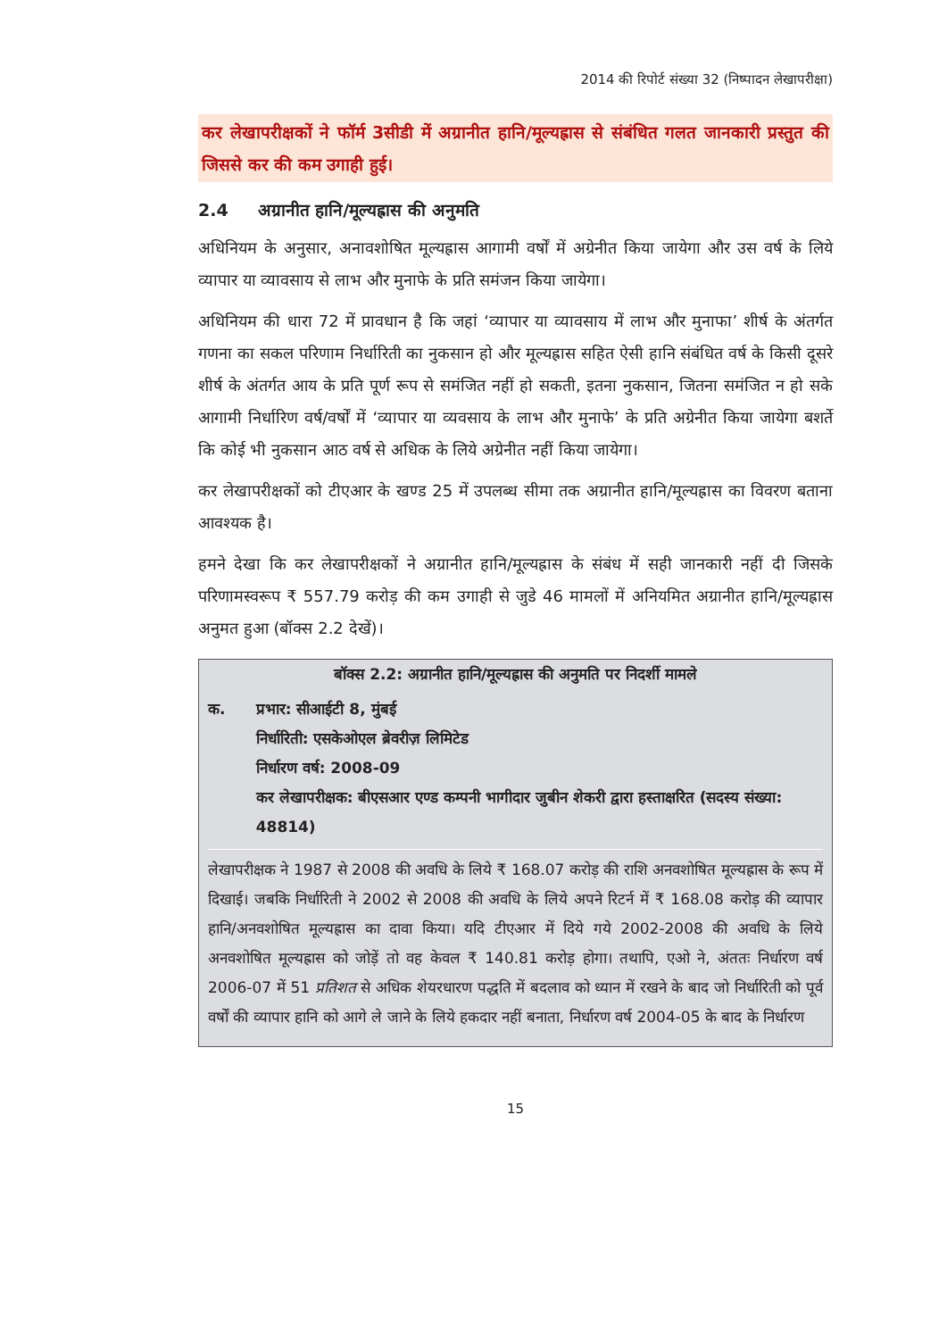2014 की रिपोर्ट संख्या 32 (निष्पादन लेखापरीक्षा)
कर लेखापरीक्षकों ने फॉर्म 3सीडी में अग्रानीत हानि/मूल्यह्रास से संबंधित गलत जानकारी प्रस्तुत की जिससे कर की कम उगाही हुई।
2.4 अग्रानीत हानि/मूल्यह्रास की अनुमति
अधिनियम के अनुसार, अनावशोषित मूल्यह्रास आगामी वर्षों में अग्रेनीत किया जायेगा और उस वर्ष के लिये व्यापार या व्यावसाय से लाभ और मुनाफे के प्रति समंजन किया जायेगा।
अधिनियम की धारा 72 में प्रावधान है कि जहां ‘व्यापार या व्यावसाय में लाभ और मुनाफा’ शीर्ष के अंतर्गत गणना का सकल परिणाम निर्धारिती का नुकसान हो और मूल्यह्रास सहित ऐसी हानि संबंधित वर्ष के किसी दूसरे शीर्ष के अंतर्गत आय के प्रति पूर्ण रूप से समंजित नहीं हो सकती, इतना नुकसान, जितना समंजित न हो सके आगामी निर्धारिण वर्ष/वर्षों में ‘व्यापार या व्यवसाय के लाभ और मुनाफे’ के प्रति अग्रेनीत किया जायेगा बशर्ते कि कोई भी नुकसान आठ वर्ष से अधिक के लिये अग्रेनीत नहीं किया जायेगा।
कर लेखापरीक्षकों को टीएआर के खण्ड 25 में उपलब्ध सीमा तक अग्रानीत हानि/मूल्यह्रास का विवरण बताना आवश्यक है।
हमने देखा कि कर लेखापरीक्षकों ने अग्रानीत हानि/मूल्यह्रास के संबंध में सही जानकारी नहीं दी जिसके परिणामस्वरूप ₹ 557.79 करोड़ की कम उगाही से जुडे 46 मामलों में अनियमित अग्रानीत हानि/मूल्यह्रास अनुमत हुआ (बॉक्स 2.2 देखें)।
बॉक्स 2.2: अग्रानीत हानि/मूल्यह्रास की अनुमति पर निदर्शी मामले
क. प्रभार: सीआईटी 8, मुंबई
निर्धारिती: एसकेओएल ब्रेवरीज़ लिमिटेड
निर्धारण वर्ष: 2008-09
कर लेखापरीक्षक: बीएसआर एण्ड कम्पनी भागीदार जुबीन शेकरी द्वारा हस्ताक्षरित (सदस्य संख्या: 48814)
लेखापरीक्षक ने 1987 से 2008 की अवधि के लिये ₹ 168.07 करोड़ की राशि अनवशोषित मूल्यह्रास के रूप में दिखाई। जबकि निर्धारिती ने 2002 से 2008 की अवधि के लिये अपने रिटर्न में ₹ 168.08 करोड़ की व्यापार हानि/अनवशोषित मूल्यह्रास का दावा किया। यदि टीएआर में दिये गये 2002-2008 की अवधि के लिये अनवशोषित मूल्यह्रास को जोड़ें तो वह केवल ₹ 140.81 करोड़ होगा। तथापि, एओ ने, अंततः निर्धारण वर्ष 2006-07 में 51 प्रतिशत से अधिक शेयरधारण पद्धति में बदलाव को ध्यान में रखने के बाद जो निर्धारिती को पूर्व वर्षों की व्यापार हानि को आगे ले जाने के लिये हकदार नहीं बनाता, निर्धारण वर्ष 2004-05 के बाद के निर्धारण
15